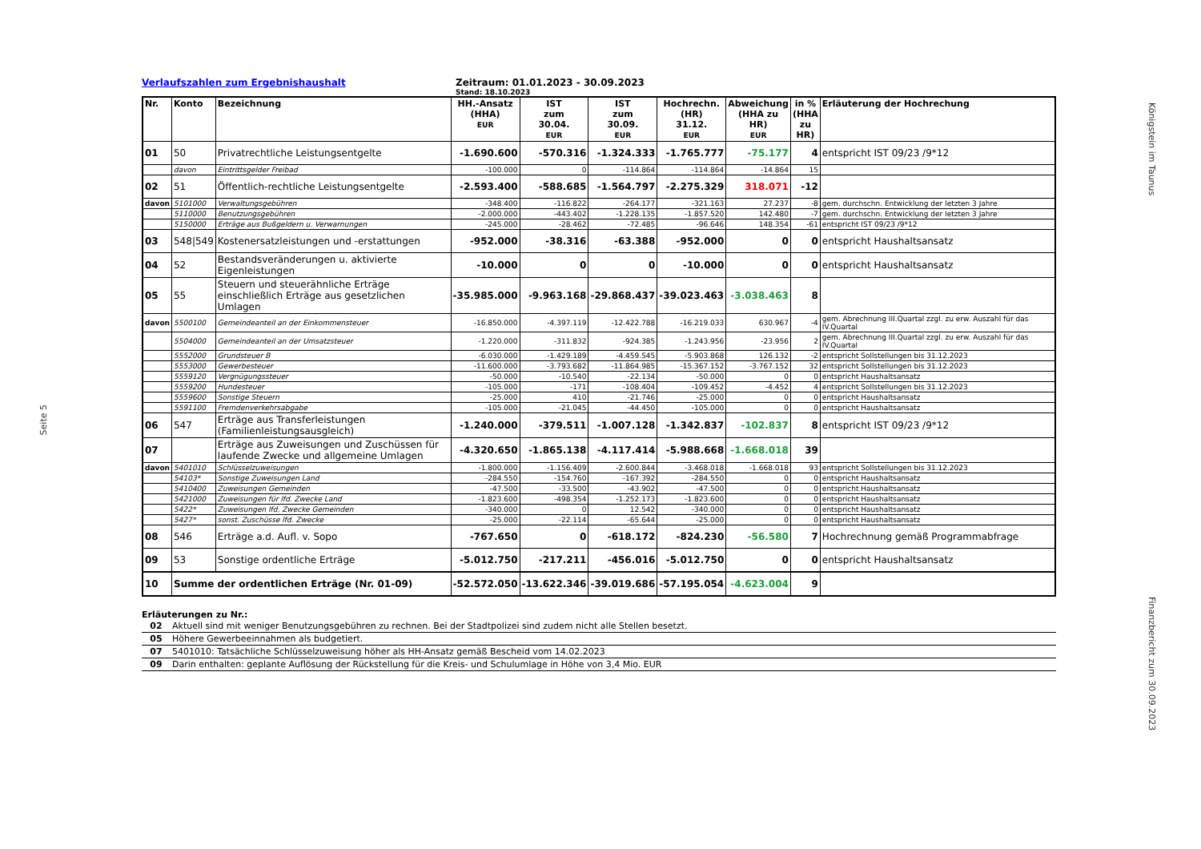Seite 5
Königstein im Taunus
Finanzbericht zum 30.09.2023
Verlaufszahlen zum Ergebnishaushalt Zeitraum: 01.01.2023 - 30.09.2023
Stand: 18.10.2023
| Nr. | Konto | Bezeichnung | HH.-Ansatz (HHA) EUR | IST zum 30.04. EUR | IST zum 30.09. EUR | Hochrechn. (HR) 31.12. EUR | Abweichung (HHA zu HR) EUR | in % (HHA zu HR) | Erläuterung der Hochrechung |
| --- | --- | --- | --- | --- | --- | --- | --- | --- | --- |
| 01 | 50 | Privatrechtliche Leistungsentgelte | -1.690.600 | -570.316 | -1.324.333 | -1.765.777 | -75.177 | 4 | entspricht IST 09/23 /9*12 |
| | davon | Eintrittsgelder Freibad | -100.000 | 0 | -114.864 | -114.864 | -14.864 | 15 | |
| 02 | 51 | Öffentlich-rechtliche Leistungsentgelte | -2.593.400 | -588.685 | -1.564.797 | -2.275.329 | 318.071 | -12 | |
| davon | 5101000 | Verwaltungsgebühren | -348.400 | -116.822 | -264.177 | -321.163 | 27.237 | -8 | gem. durchschn. Entwicklung der letzten 3 Jahre |
| | 5110000 | Benutzungsgebühren | -2.000.000 | -443.402 | -1.228.135 | -1.857.520 | 142.480 | -7 | gem. durchschn. Entwicklung der letzten 3 Jahre |
| | 5150000 | Erträge aus Bußgeldern u. Verwarnungen | -245.000 | -28.462 | -72.485 | -96.646 | 148.354 | -61 | entspricht IST 09/23 /9*12 |
| 03 | 548/549 | Kostenersatzleistungen und -erstattungen | -952.000 | -38.316 | -63.388 | -952.000 | 0 | 0 | entspricht Haushaltsansatz |
| 04 | 52 | Bestandsveränderungen u. aktivierte Eigenleistungen | -10.000 | 0 | 0 | -10.000 | 0 | 0 | entspricht Haushaltsansatz |
| 05 | 55 | Steuern und steuerähnliche Erträge einschließlich Erträge aus gesetzlichen Umlagen | -35.985.000 | -9.963.168 | -29.868.437 | -39.023.463 | -3.038.463 | 8 | |
| davon | 5500100 | Gemeindeanteil an der Einkommensteuer | -16.850.000 | -4.397.119 | -12.422.788 | -16.219.033 | 630.967 | -4 | gem. Abrechnung III.Quartal zzgl. zu erw. Auszahl für das IV.Quartal |
| | 5504000 | Gemeindeanteil an der Umsatzsteuer | -1.220.000 | -311.832 | -924.385 | -1.243.956 | -23.956 | 2 | gem. Abrechnung III.Quartal zzgl. zu erw. Auszahl für das IV.Quartal |
| | 5552000 | Grundsteuer B | -6.030.000 | -1.429.189 | -4.459.545 | -5.903.868 | 126.132 | -2 | entspricht Sollstellungen bis 31.12.2023 |
| | 5553000 | Gewerbesteuer | -11.600.000 | -3.793.682 | -11.864.985 | -15.367.152 | -3.767.152 | 32 | entspricht Sollstellungen bis 31.12.2023 |
| | 5559120 | Vergnügungssteuer | -50.000 | -10.540 | -22.134 | -50.000 | 0 | 0 | entspricht Haushaltsansatz |
| | 5559200 | Hundesteuer | -105.000 | -171 | -108.404 | -109.452 | -4.452 | 4 | entspricht Sollstellungen bis 31.12.2023 |
| | 5559600 | Sonstige Steuern | -25.000 | 410 | -21.746 | -25.000 | 0 | 0 | entspricht Haushaltsansatz |
| | 5591100 | Fremdenverkehrsabgabe | -105.000 | -21.045 | -44.450 | -105.000 | 0 | 0 | entspricht Haushaltsansatz |
| 06 | 547 | Erträge aus Transferleistungen (Familienleistungsausgleich) | -1.240.000 | -379.511 | -1.007.128 | -1.342.837 | -102.837 | 8 | entspricht IST 09/23 /9*12 |
| 07 | | Erträge aus Zuweisungen und Zuschüssen für laufende Zwecke und allgemeine Umlagen | -4.320.650 | -1.865.138 | -4.117.414 | -5.988.668 | -1.668.018 | 39 | |
| davon | 5401010 | Schlüsselzuweisungen | -1.800.000 | -1.156.409 | -2.600.844 | -3.468.018 | -1.668.018 | 93 | entspricht Sollstellungen bis 31.12.2023 |
| | 54103* | Sonstige Zuweisungen Land | -284.550 | -154.760 | -167.392 | -284.550 | 0 | 0 | entspricht Haushaltsansatz |
| | 5410400 | Zuweisungen Gemeinden | -47.500 | -33.500 | -43.902 | -47.500 | 0 | 0 | entspricht Haushaltsansatz |
| | 5421000 | Zuweisungen für lfd. Zwecke Land | -1.823.600 | -498.354 | -1.252.173 | -1.823.600 | 0 | 0 | entspricht Haushaltsansatz |
| | 5422* | Zuweisungen lfd. Zwecke Gemeinden | -340.000 | 0 | 12.542 | -340.000 | 0 | 0 | entspricht Haushaltsansatz |
| | 5427* | sonst. Zuschüsse lfd. Zwecke | -25.000 | -22.114 | -65.644 | -25.000 | 0 | 0 | entspricht Haushaltsansatz |
| 08 | 546 | Erträge a.d. Aufl. v. Sopo | -767.650 | 0 | -618.172 | -824.230 | -56.580 | 7 | Hochrechnung gemäß Programmabfrage |
| 09 | 53 | Sonstige ordentliche Erträge | -5.012.750 | -217.211 | -456.016 | -5.012.750 | 0 | 0 | entspricht Haushaltsansatz |
| 10 | Summe der ordentlichen Erträge (Nr. 01-09) | | -52.572.050 | -13.622.346 | -39.019.686 | -57.195.054 | -4.623.004 | 9 | |
Erläuterungen zu Nr.:
| 02 | Aktuell sind mit weniger Benutzungsgebühren zu rechnen. Bei der Stadtpolizei sind zudem nicht alle Stellen besetzt. |
| 05 | Höhere Gewerbeeinnahmen als budgetiert. |
| 07 | 5401010: Tatsächliche Schlüsselzuweisung höher als HH-Ansatz gemäß Bescheid vom 14.02.2023 |
| 09 | Darin enthalten: geplante Auflösung der Rückstellung für die Kreis- und Schulumlage in Höhe von 3,4 Mio. EUR |